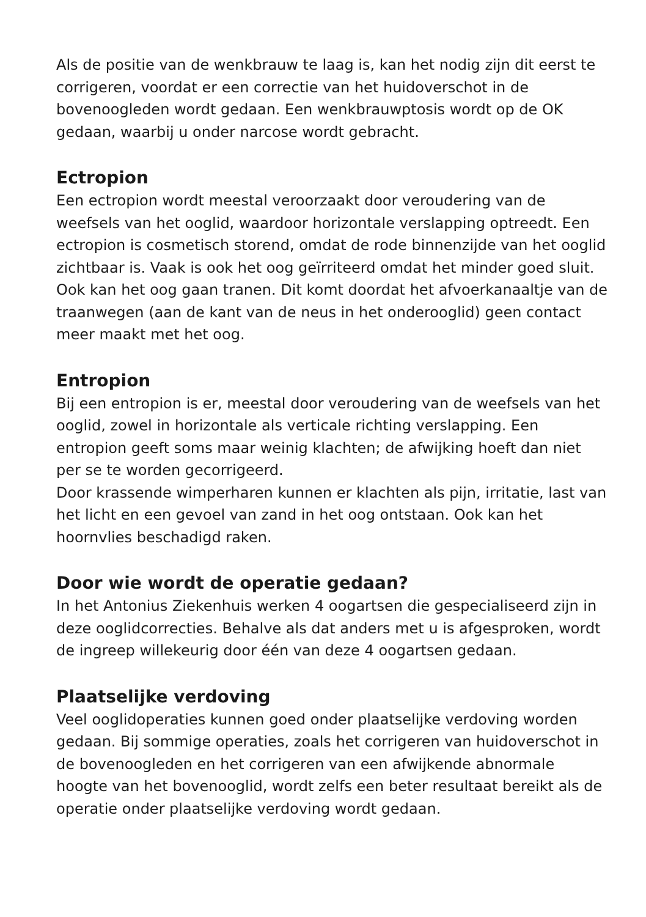Als de positie van de wenkbrauw te laag is, kan het nodig zijn dit eerst te corrigeren, voordat er een correctie van het huidoverschot in de bovenoogleden wordt gedaan. Een wenkbrauwptosis wordt op de OK gedaan, waarbij u onder narcose wordt gebracht.
Ectropion
Een ectropion wordt meestal veroorzaakt door veroudering van de weefsels van het ooglid, waardoor horizontale verslapping optreedt. Een ectropion is cosmetisch storend, omdat de rode binnenzijde van het ooglid zichtbaar is. Vaak is ook het oog geïrriteerd omdat het minder goed sluit. Ook kan het oog gaan tranen. Dit komt doordat het afvoerkanaaltje van de traanwegen (aan de kant van de neus in het onderooglid) geen contact meer maakt met het oog.
Entropion
Bij een entropion is er, meestal door veroudering van de weefsels van het ooglid, zowel in horizontale als verticale richting verslapping. Een entropion geeft soms maar weinig klachten; de afwijking hoeft dan niet per se te worden gecorrigeerd.
Door krassende wimperharen kunnen er klachten als pijn, irritatie, last van het licht en een gevoel van zand in het oog ontstaan. Ook kan het hoornvlies beschadigd raken.
Door wie wordt de operatie gedaan?
In het Antonius Ziekenhuis werken 4 oogartsen die gespecialiseerd zijn in deze ooglidcorrecties. Behalve als dat anders met u is afgesproken, wordt de ingreep willekeurig door één van deze 4 oogartsen gedaan.
Plaatselijke verdoving
Veel ooglidoperaties kunnen goed onder plaatselijke verdoving worden gedaan. Bij sommige operaties, zoals het corrigeren van huidoverschot in de bovenoogleden en het corrigeren van een afwijkende abnormale hoogte van het bovenooglid, wordt zelfs een beter resultaat bereikt als de operatie onder plaatselijke verdoving wordt gedaan.